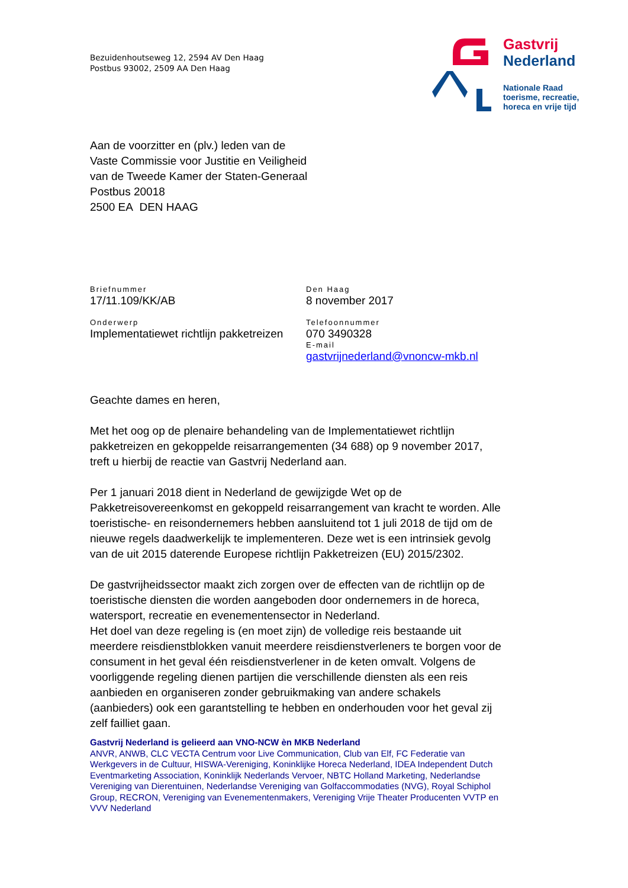Bezuidenhoutseweg 12, 2594 AV Den Haag
Postbus 93002, 2509 AA Den Haag
Gastvrij
Nederland
Nationale Raad
toerisme, recreatie,
horeca en vrije tijd
Aan de voorzitter en (plv.) leden van de
Vaste Commissie voor Justitie en Veiligheid
van de Tweede Kamer der Staten-Generaal
Postbus 20018
2500 EA DEN HAAG
Briefnummer
17/11.109/KK/AB
Den Haag
8 november 2017
Onderwerp
Implementatiewet richtlijn pakketreizen
Telefoonnummer
070 3490328
E-mail
gastvrijnederland@vnoncw-mkb.nl
Geachte dames en heren,
Met het oog op de plenaire behandeling van de Implementatiewet richtlijn pakketreizen en gekoppelde reisarrangementen (34 688) op 9 november 2017, treft u hierbij de reactie van Gastvrij Nederland aan.
Per 1 januari 2018 dient in Nederland de gewijzigde Wet op de Pakketreisovereenkomst en gekoppeld reisarrangement van kracht te worden. Alle toeristische- en reisondernemers hebben aansluitend tot 1 juli 2018 de tijd om de nieuwe regels daadwerkelijk te implementeren. Deze wet is een intrinsiek gevolg van de uit 2015 daterende Europese richtlijn Pakketreizen (EU) 2015/2302.
De gastvrijheidssector maakt zich zorgen over de effecten van de richtlijn op de toeristische diensten die worden aangeboden door ondernemers in de horeca, watersport, recreatie en evenementensector in Nederland.
Het doel van deze regeling is (en moet zijn) de volledige reis bestaande uit meerdere reisdienstblokken vanuit meerdere reisdienstverleners te borgen voor de consument in het geval één reisdienstverlener in de keten omvalt. Volgens de voorliggende regeling dienen partijen die verschillende diensten als een reis aanbieden en organiseren zonder gebruikmaking van andere schakels (aanbieders) ook een garantstelling te hebben en onderhouden voor het geval zij zelf failliet gaan.
Gastvrij Nederland is gelieerd aan VNO-NCW èn MKB Nederland
ANVR, ANWB, CLC VECTA Centrum voor Live Communication, Club van Elf, FC Federatie van Werkgevers in de Cultuur, HISWA-Vereniging, Koninklijke Horeca Nederland, IDEA Independent Dutch Eventmarketing Association, Koninklijk Nederlands Vervoer, NBTC Holland Marketing, Nederlandse Vereniging van Dierentuinen, Nederlandse Vereniging van Golfaccommodaties (NVG), Royal Schiphol Group, RECRON, Vereniging van Evenementenmakers, Vereniging Vrije Theater Producenten VVTP en VVV Nederland